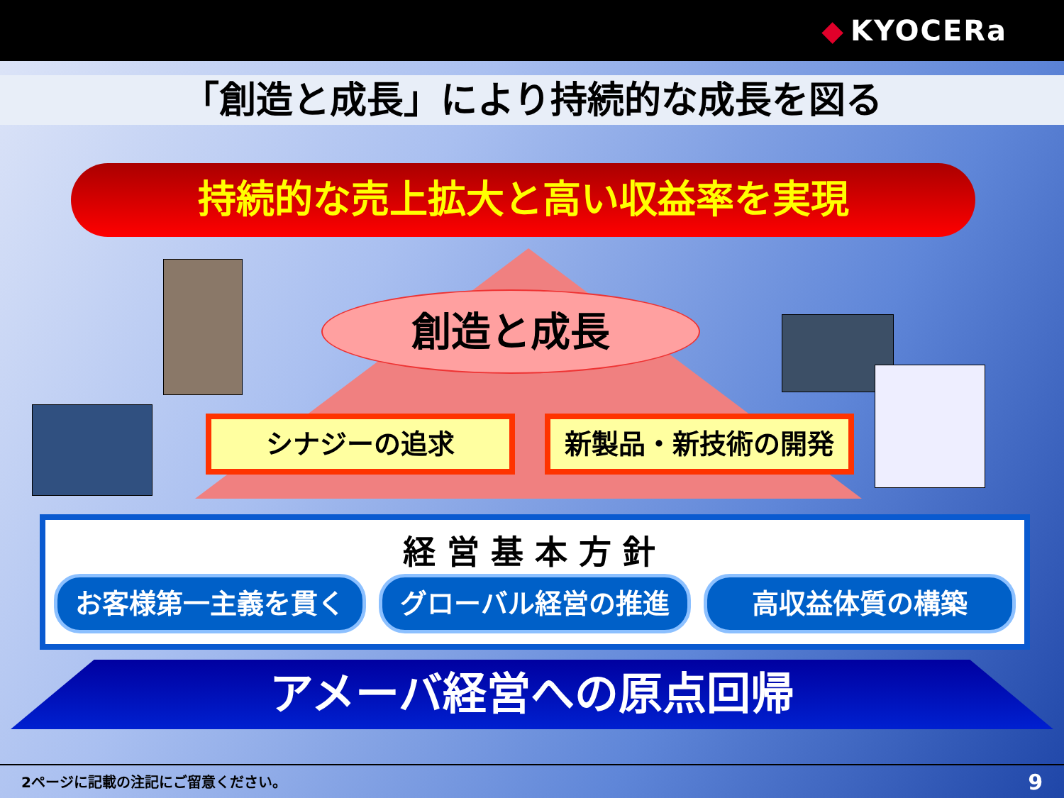◆ KYOCERa
「創造と成長」により持続的な成長を図る
持続的な売上拡大と高い収益率を実現
創造と成長
シナジーの追求 新製品・新技術の開発
経営基本方針
お客様第一主義を貫く グローバル経営の推進 高収益体質の構築
アメーバ経営への原点回帰
2ページに記載の注記にご留意ください。 9